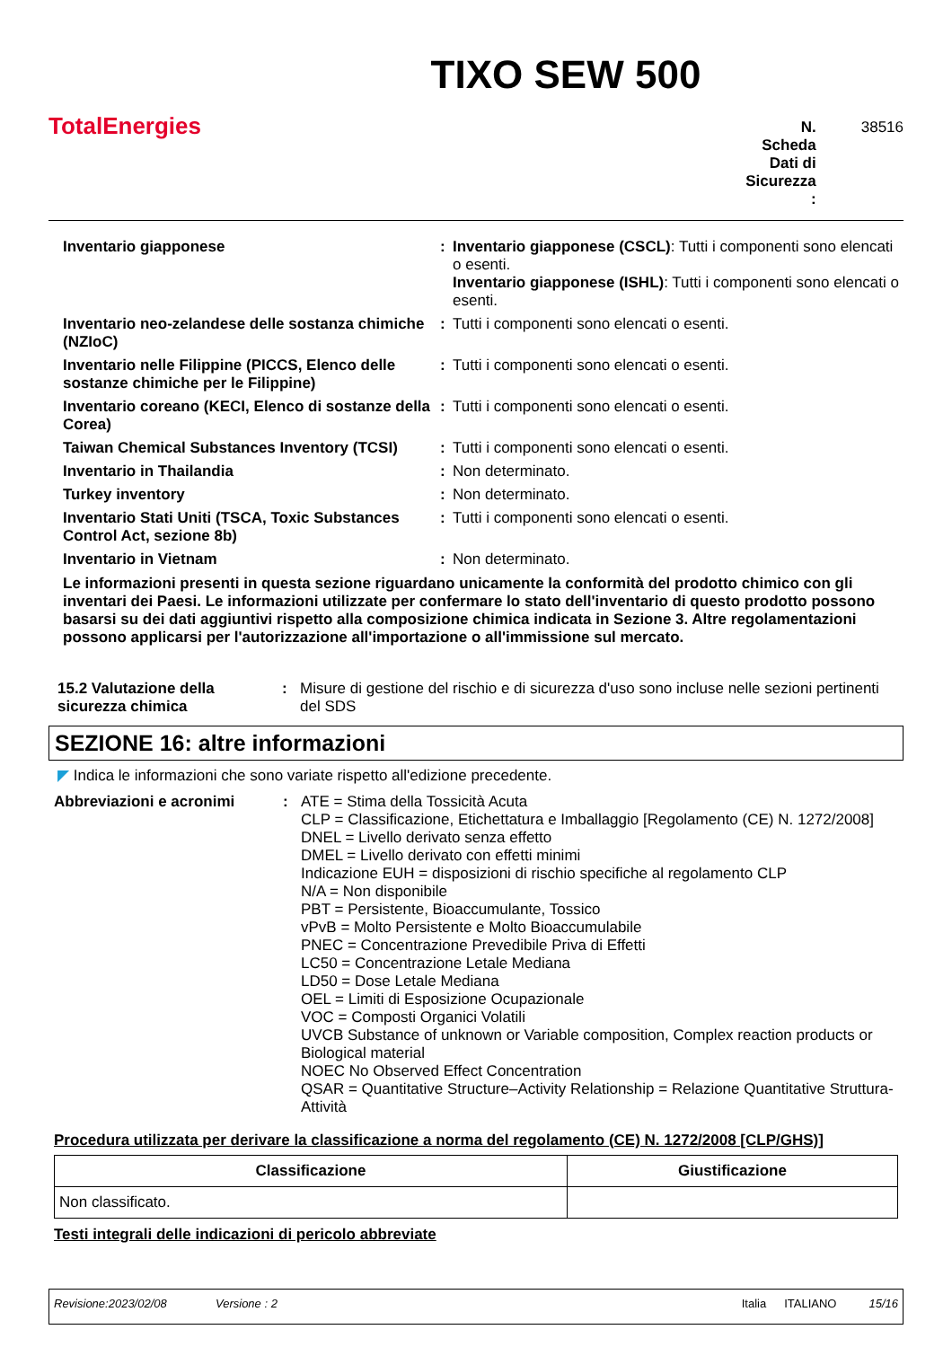TotalEnergies
TIXO SEW 500
N. Scheda Dati di Sicurezza :
38516
| Inventario giapponese | : | Inventario giapponese (CSCL) : Tutti i componenti sono elencati o esenti. Inventario giapponese (ISHL) : Tutti i componenti sono elencati o esenti. |
| Inventario neo-zelandese delle sostanza chimiche (NZIoC) | : | Tutti i componenti sono elencati o esenti. |
| Inventario nelle Filippine (PICCS, Elenco delle sostanze chimiche per le Filippine) | : | Tutti i componenti sono elencati o esenti. |
| Inventario coreano (KECI, Elenco di sostanze della Corea) | : | Tutti i componenti sono elencati o esenti. |
| Taiwan Chemical Substances Inventory (TCSI) | : | Tutti i componenti sono elencati o esenti. |
| Inventario in Thailandia | : | Non determinato. |
| Turkey inventory | : | Non determinato. |
| Inventario Stati Uniti (TSCA, Toxic Substances Control Act, sezione 8b) | : | Tutti i componenti sono elencati o esenti. |
| Inventario in Vietnam | : | Non determinato. |
Le informazioni presenti in questa sezione riguardano unicamente la conformità del prodotto chimico con gli inventari dei Paesi. Le informazioni utilizzate per confermare lo stato dell'inventario di questo prodotto possono basarsi su dei dati aggiuntivi rispetto alla composizione chimica indicata in Sezione 3. Altre regolamentazioni possono applicarsi per l'autorizzazione all'importazione o all'immissione sul mercato.
| 15.2 Valutazione della sicurezza chimica | : | Misure di gestione del rischio e di sicurezza d'uso sono incluse nelle sezioni pertinenti del SDS |
SEZIONE 16: altre informazioni
◤ Indica le informazioni che sono variate rispetto all'edizione precedente.
| Abbreviazioni e acronimi | : | ATE = Stima della Tossicità Acuta CLP = Classificazione, Etichettatura e Imballaggio [Regolamento (CE) N. 1272/2008] DNEL = Livello derivato senza effetto DMEL = Livello derivato con effetti minimi Indicazione EUH = disposizioni di rischio specifiche al regolamento CLP N/A = Non disponibile PBT = Persistente, Bioaccumulante, Tossico vPvB = Molto Persistente e Molto Bioaccumulabile PNEC = Concentrazione Prevedibile Priva di Effetti LC50 = Concentrazione Letale Mediana LD50 = Dose Letale Mediana OEL = Limiti di Esposizione Ocupazionale VOC = Composti Organici Volatili UVCB Substance of unknown or Variable composition, Complex reaction products or Biological material NOEC No Observed Effect Concentration QSAR = Quantitative Structure–Activity Relationship = Relazione Quantitative Struttura-Attività |
Procedura utilizzata per derivare la classificazione a norma del regolamento (CE) N. 1272/2008 [CLP/GHS)]
| Classificazione | Giustificazione |
| --- | --- |
| Non classificato. | |
Testi integrali delle indicazioni di pericolo abbreviate
Revisione:2023/02/08 Versione : 2 Italia ITALIANO 15/16